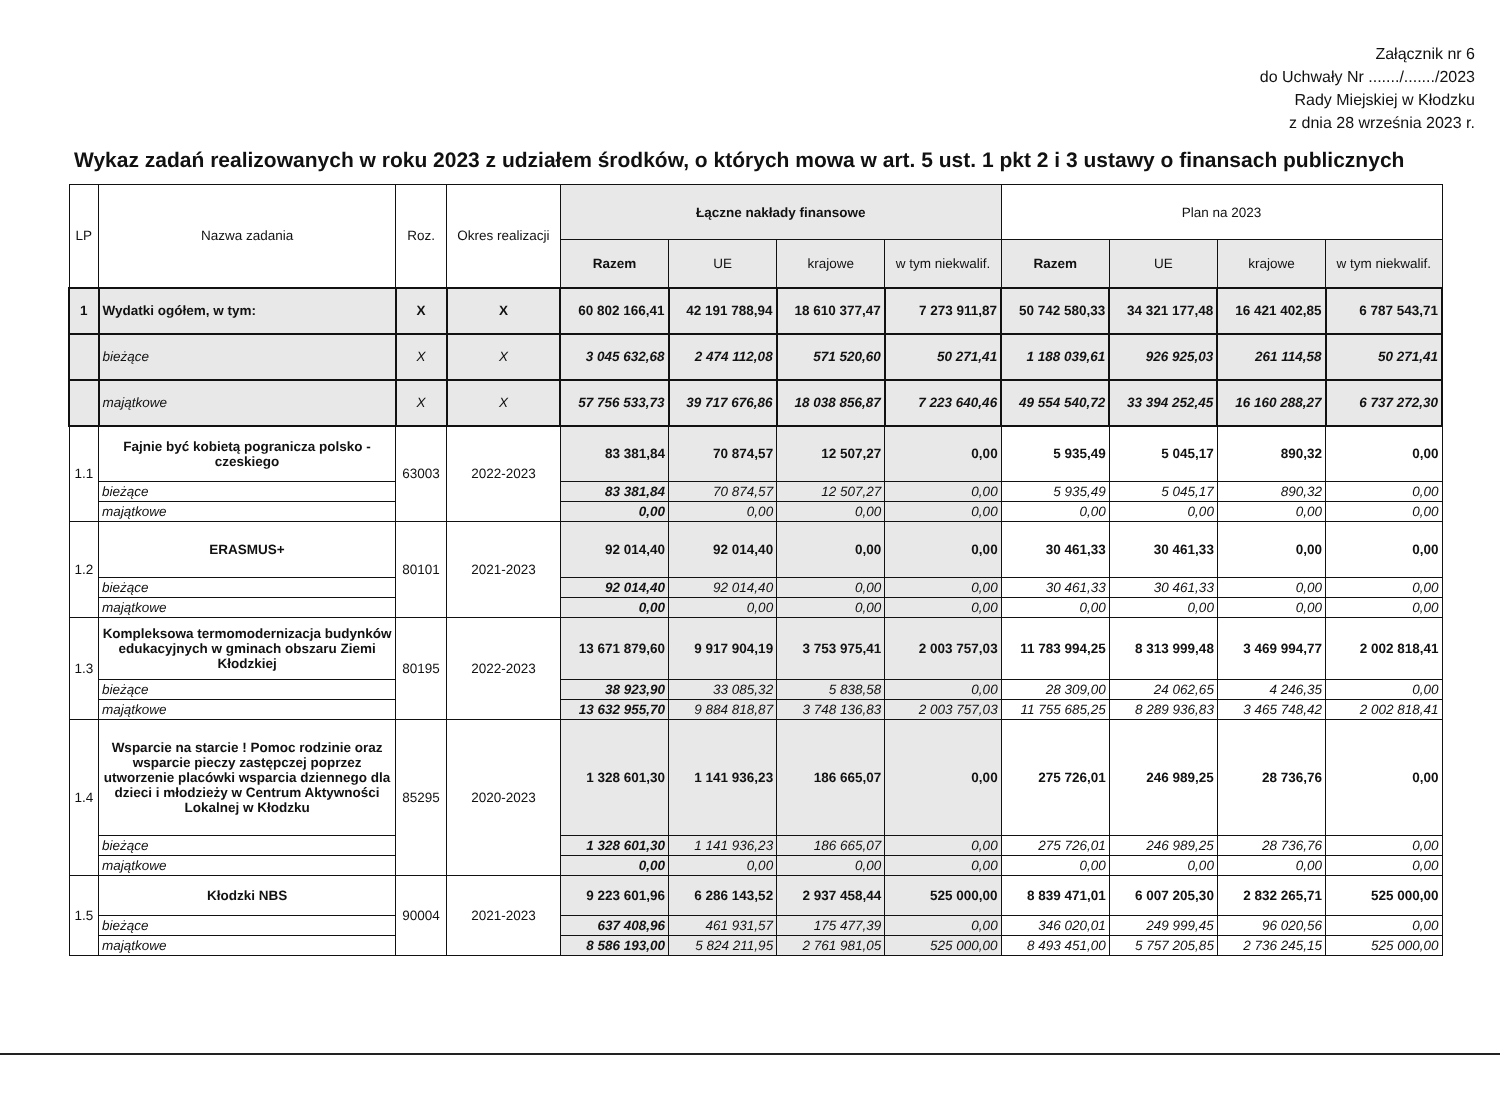Załącznik nr 6
do Uchwały Nr ......./......./2023
Rady Miejskiej w Kłodzku
z dnia 28 września 2023 r.
Wykaz zadań realizowanych w roku 2023 z udziałem środków, o których mowa w art. 5 ust. 1 pkt 2 i 3 ustawy o finansach publicznych
| LP | Nazwa zadania | Roz. | Okres realizacji | Łączne nakłady finansowe | | | | Plan na 2023 | | | |
| --- | --- | --- | --- | --- | --- | --- | --- | --- | --- | --- | --- |
| | | | | Razem | UE | krajowe | w tym niekwalif. | Razem | UE | krajowe | w tym niekwalif. |
| 1 | Wydatki ogółem, w tym: | X | X | 60 802 166,41 | 42 191 788,94 | 18 610 377,47 | 7 273 911,87 | 50 742 580,33 | 34 321 177,48 | 16 421 402,85 | 6 787 543,71 |
| | bieżące | X | X | 3 045 632,68 | 2 474 112,08 | 571 520,60 | 50 271,41 | 1 188 039,61 | 926 925,03 | 261 114,58 | 50 271,41 |
| | majątkowe | X | X | 57 756 533,73 | 39 717 676,86 | 18 038 856,87 | 7 223 640,46 | 49 554 540,72 | 33 394 252,45 | 16 160 288,27 | 6 737 272,30 |
| 1.1 | Fajnie być kobietą pogranicza polsko - czeskiego | 63003 | 2022-2023 | 83 381,84 | 70 874,57 | 12 507,27 | 0,00 | 5 935,49 | 5 045,17 | 890,32 | 0,00 |
| | bieżące | | | 83 381,84 | 70 874,57 | 12 507,27 | 0,00 | 5 935,49 | 5 045,17 | 890,32 | 0,00 |
| | majątkowe | | | 0,00 | 0,00 | 0,00 | 0,00 | 0,00 | 0,00 | 0,00 | 0,00 |
| 1.2 | ERASMUS+ | 80101 | 2021-2023 | 92 014,40 | 92 014,40 | 0,00 | 0,00 | 30 461,33 | 30 461,33 | 0,00 | 0,00 |
| | bieżące | | | 92 014,40 | 92 014,40 | 0,00 | 0,00 | 30 461,33 | 30 461,33 | 0,00 | 0,00 |
| | majątkowe | | | 0,00 | 0,00 | 0,00 | 0,00 | 0,00 | 0,00 | 0,00 | 0,00 |
| 1.3 | Kompleksowa termomodernizacja budynków edukacyjnych w gminach obszaru Ziemi Kłodzkiej | 80195 | 2022-2023 | 13 671 879,60 | 9 917 904,19 | 3 753 975,41 | 2 003 757,03 | 11 783 994,25 | 8 313 999,48 | 3 469 994,77 | 2 002 818,41 |
| | bieżące | | | 38 923,90 | 33 085,32 | 5 838,58 | 0,00 | 28 309,00 | 24 062,65 | 4 246,35 | 0,00 |
| | majątkowe | | | 13 632 955,70 | 9 884 818,87 | 3 748 136,83 | 2 003 757,03 | 11 755 685,25 | 8 289 936,83 | 3 465 748,42 | 2 002 818,41 |
| 1.4 | Wsparcie na starcie ! Pomoc rodzinie oraz wsparcie pieczy zastępczej poprzez utworzenie placówki wsparcia dziennego dla dzieci i młodzieży w Centrum Aktywności Lokalnej w Kłodzku | 85295 | 2020-2023 | 1 328 601,30 | 1 141 936,23 | 186 665,07 | 0,00 | 275 726,01 | 246 989,25 | 28 736,76 | 0,00 |
| | bieżące | | | 1 328 601,30 | 1 141 936,23 | 186 665,07 | 0,00 | 275 726,01 | 246 989,25 | 28 736,76 | 0,00 |
| | majątkowe | | | 0,00 | 0,00 | 0,00 | 0,00 | 0,00 | 0,00 | 0,00 | 0,00 |
| 1.5 | Kłodzki NBS | 90004 | 2021-2023 | 9 223 601,96 | 6 286 143,52 | 2 937 458,44 | 525 000,00 | 8 839 471,01 | 6 007 205,30 | 2 832 265,71 | 525 000,00 |
| | bieżące | | | 637 408,96 | 461 931,57 | 175 477,39 | 0,00 | 346 020,01 | 249 999,45 | 96 020,56 | 0,00 |
| | majątkowe | | | 8 586 193,00 | 5 824 211,95 | 2 761 981,05 | 525 000,00 | 8 493 451,00 | 5 757 205,85 | 2 736 245,15 | 525 000,00 |